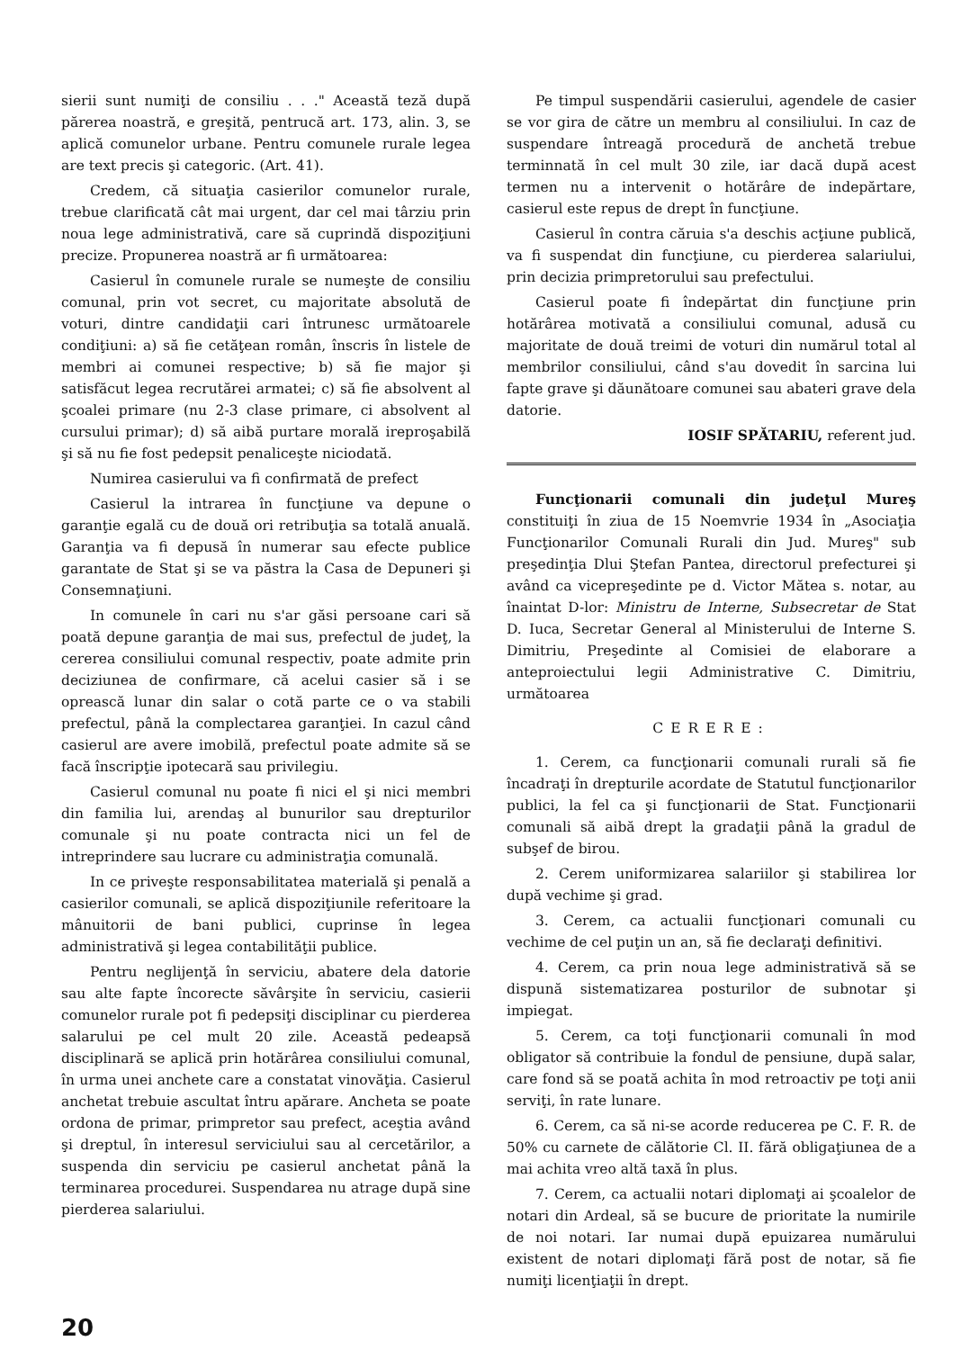sierii sunt numiţi de consiliu . . ." Această teză după părerea noastră, e greşită, pentrucă art. 173, alin. 3, se aplică comunelor urbane. Pentru comunele rurale legea are text precis şi categoric. (Art. 41).
Credem, că situaţia casierilor comunelor rurale, trebue clarificată cât mai urgent, dar cel mai târziu prin noua lege administrativă, care să cuprindă dispoziţiuni precize. Propunerea noastră ar fi următoarea:
Casierul în comunele rurale se numeşte de consiliu comunal, prin vot secret, cu majoritate absolută de voturi, dintre candidaţii cari întrunesc următoarele condiţiuni: a) să fie cetăţean român, înscris în listele de membri ai comunei respective; b) să fie major şi satisfăcut legea recrutărei armatei; c) să fie absolvent al şcoalei primare (nu 2-3 clase primare, ci absolvent al cursului primar); d) să aibă purtare morală ireproşabilă şi să nu fie fost pedepsit penaliceşte niciodată.
Numirea casierului va fi confirmată de prefect
Casierul la intrarea în funcţiune va depune o garanţie egală cu de două ori retribuţia sa totală anuală. Garanţia va fi depusă în numerar sau efecte publice garantate de Stat şi se va păstra la Casa de Depuneri şi Consemnaţiuni.
In comunele în cari nu s'ar găsi persoane cari să poată depune garanţia de mai sus, prefectul de judeţ, la cererea consiliului comunal respectiv, poate admite prin deciziunea de confirmare, că acelui casier să i se oprească lunar din salar o cotă parte ce o va stabili prefectul, până la complectarea garanţiei. In cazul când casierul are avere imobilă, prefectul poate admite să se facă înscripţie ipotecară sau privilegiu.
Casierul comunal nu poate fi nici el şi nici membri din familia lui, arendaş al bunurilor sau drepturilor comunale şi nu poate contracta nici un fel de intreprindere sau lucrare cu administraţia comunală.
In ce priveşte responsabilitatea materială şi penală a casierilor comunali, se aplică dispoziţiunile referitoare la mânuitorii de bani publici, cuprinse în legea administrativă şi legea contabilităţii publice.
Pentru neglijenţă în serviciu, abatere dela datorie sau alte fapte încorecte săvârşite în serviciu, casierii comunelor rurale pot fi pedepsiţi disciplinar cu pierderea salarului pe cel mult 20 zile. Această pedeapsă disciplinară se aplică prin hotărârea consiliului comunal, în urma unei anchete care a constatat vinovăţia. Casierul anchetat trebuie ascultat întru apărare. Ancheta se poate ordona de primar, primpretor sau prefect, aceştia având şi dreptul, în interesul serviciului sau al cercetărilor, a suspenda din serviciu pe casierul anchetat până la terminarea procedurei. Suspendarea nu atrage după sine pierderea salariului.
Pe timpul suspendării casierului, agendele de casier se vor gira de către un membru al consiliului. In caz de suspendare întreagă procedură de anchetă trebue terminnată în cel mult 30 zile, iar dacă după acest termen nu a intervenit o hotărâre de indepărtare, casierul este repus de drept în funcţiune.
Casierul în contra căruia s'a deschis acţiune publică, va fi suspendat din funcţiune, cu pierderea salariului, prin decizia primpretorului sau prefectului.
Casierul poate fi îndepărtat din funcţiune prin hotărârea motivată a consiliului comunal, adusă cu majoritate de două treimi de voturi din numărul total al membrilor consiliului, când s'au dovedit în sarcina lui fapte grave şi dăunătoare comunei sau abateri grave dela datorie.
IOSIF SPĂTARIU, referent jud.
Funcţionarii comunali din judeţul Mureş constituiţi în ziua de 15 Noemvrie 1934 în „Asociaţia Funcţionarilor Comunali Rurali din Jud. Mureş" sub preşedinţia Dlui Ştefan Pantea, directorul prefecturei şi având ca vicepreşedinte pe d. Victor Mătea s. notar, au înaintat D-lor: Ministru de Interne, Subsecretar de Stat D. Iuca, Secretar General al Ministerului de Interne S. Dimitriu, Preşedinte al Comisiei de elaborare a anteproiectului legii Administrative C. Dimitriu, următoarea
CERERE:
1. Cerem, ca funcţionarii comunali rurali să fie încadraţi în drepturile acordate de Statutul funcţionarilor publici, la fel ca şi funcţionarii de Stat. Funcţionarii comunali să aibă drept la gradaţii până la gradul de subşef de birou.
2. Cerem uniformizarea salariilor şi stabilirea lor după vechime şi grad.
3. Cerem, ca actualii funcţionari comunali cu vechime de cel puţin un an, să fie declaraţi definitivi.
4. Cerem, ca prin noua lege administrativă să se dispună sistematizarea posturilor de subnotar şi impiegat.
5. Cerem, ca toţi funcţionarii comunali în mod obligator să contribuie la fondul de pensiune, după salar, care fond să se poată achita în mod retroactiv pe toţi anii serviţi, în rate lunare.
6. Cerem, ca să ni-se acorde reducerea pe C. F. R. de 50% cu carnete de călătorie Cl. II. fără obligaţiunea de a mai achita vreo altă taxă în plus.
7. Cerem, ca actualii notari diplomaţi ai şcoalelor de notari din Ardeal, să se bucure de prioritate la numirile de noi notari. Iar numai după epuizarea numărului existent de notari diplomaţi fără post de notar, să fie numiţi licenţiaţii în drept.
20